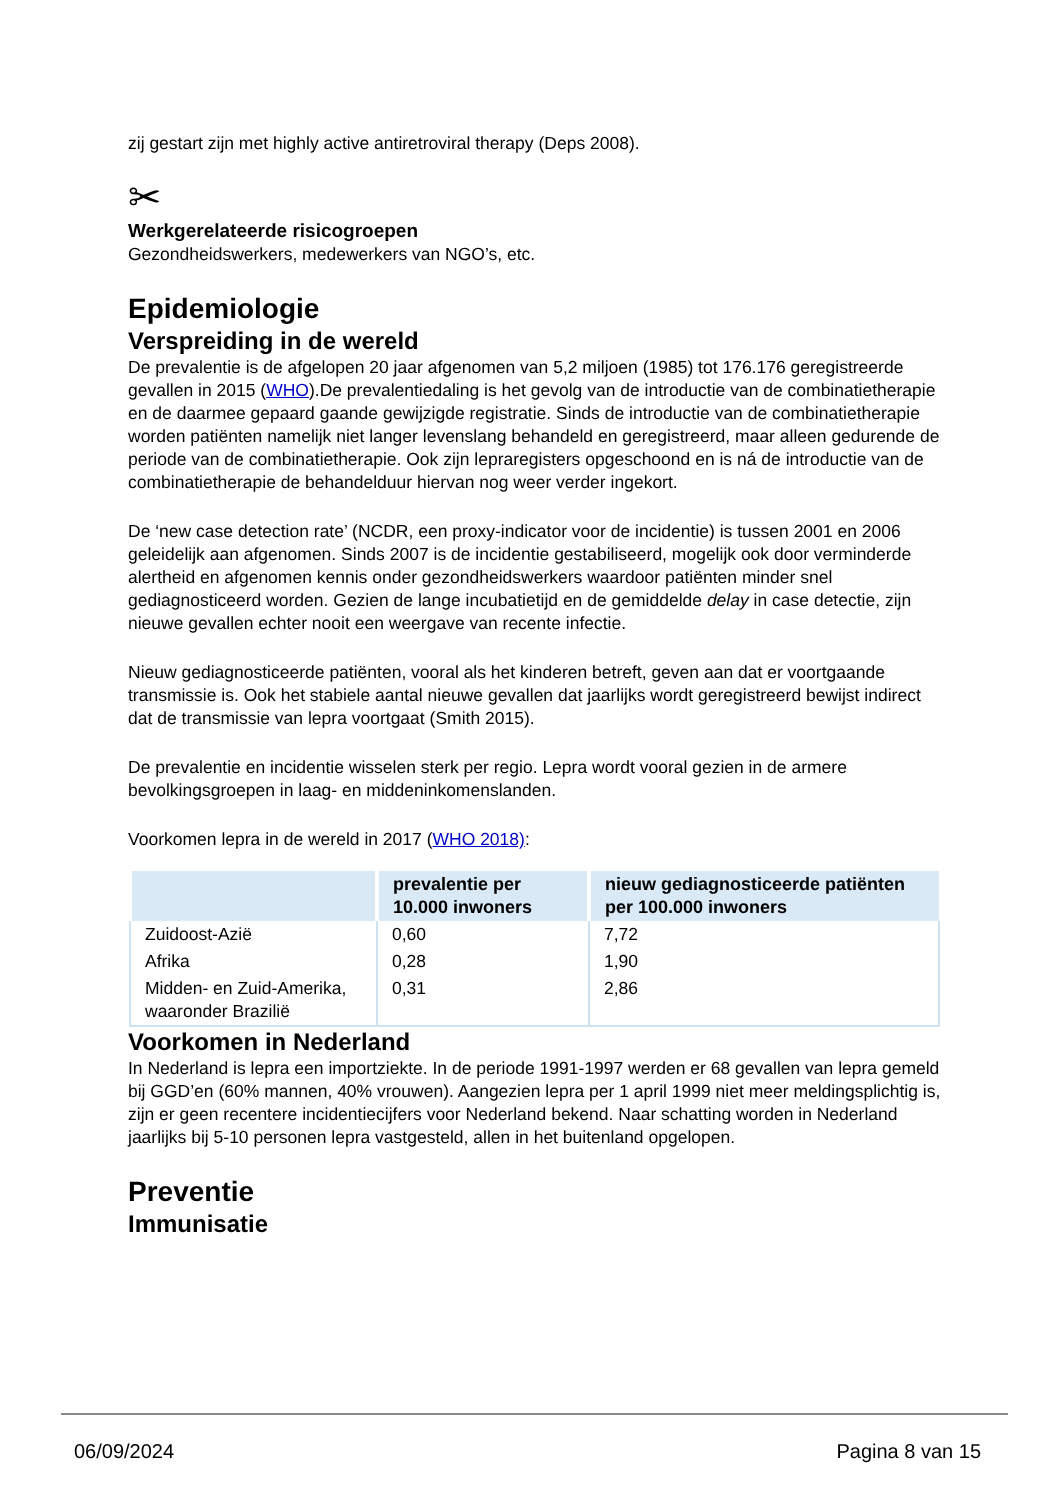zij gestart zijn met highly active antiretroviral therapy (Deps 2008).
✂
Werkgerelateerde risicogroepen
Gezondheidswerkers, medewerkers van NGO’s, etc.
Epidemiologie
Verspreiding in de wereld
De prevalentie is de afgelopen 20 jaar afgenomen van 5,2 miljoen (1985) tot 176.176 geregistreerde gevallen in 2015 (WHO).De prevalentiedaling is het gevolg van de introductie van de combinatietherapie en de daarmee gepaard gaande gewijzigde registratie. Sinds de introductie van de combinatietherapie worden patiënten namelijk niet langer levenslang behandeld en geregistreerd, maar alleen gedurende de periode van de combinatietherapie. Ook zijn lepraregisters opgeschoond en is ná de introductie van de combinatietherapie de behandelduur hiervan nog weer verder ingekort.
De ‘new case detection rate’ (NCDR, een proxy-indicator voor de incidentie) is tussen 2001 en 2006 geleidelijk aan afgenomen. Sinds 2007 is de incidentie gestabiliseerd, mogelijk ook door verminderde alertheid en afgenomen kennis onder gezondheidswerkers waardoor patiënten minder snel gediagnosticeerd worden. Gezien de lange incubatietijd en de gemiddelde delay in case detectie, zijn nieuwe gevallen echter nooit een weergave van recente infectie.
Nieuw gediagnosticeerde patiënten, vooral als het kinderen betreft, geven aan dat er voortgaande transmissie is. Ook het stabiele aantal nieuwe gevallen dat jaarlijks wordt geregistreerd bewijst indirect dat de transmissie van lepra voortgaat (Smith 2015).
De prevalentie en incidentie wisselen sterk per regio. Lepra wordt vooral gezien in de armere bevolkingsgroepen in laag- en middeninkomenslanden.
Voorkomen lepra in de wereld in 2017 (WHO 2018):
| | prevalentie per 10.000 inwoners | nieuw gediagnosticeerde patiënten per 100.000 inwoners |
| --- | --- | --- |
| Zuidoost-Azië | 0,60 | 7,72 |
| Afrika | 0,28 | 1,90 |
| Midden- en Zuid-Amerika, waaronder Brazilië | 0,31 | 2,86 |
Voorkomen in Nederland
In Nederland is lepra een importziekte. In de periode 1991-1997 werden er 68 gevallen van lepra gemeld bij GGD’en (60% mannen, 40% vrouwen). Aangezien lepra per 1 april 1999 niet meer meldingsplichtig is, zijn er geen recentere incidentiecijfers voor Nederland bekend. Naar schatting worden in Nederland jaarlijks bij 5-10 personen lepra vastgesteld, allen in het buitenland opgelopen.
Preventie
Immunisatie
06/09/2024 Pagina 8 van 15